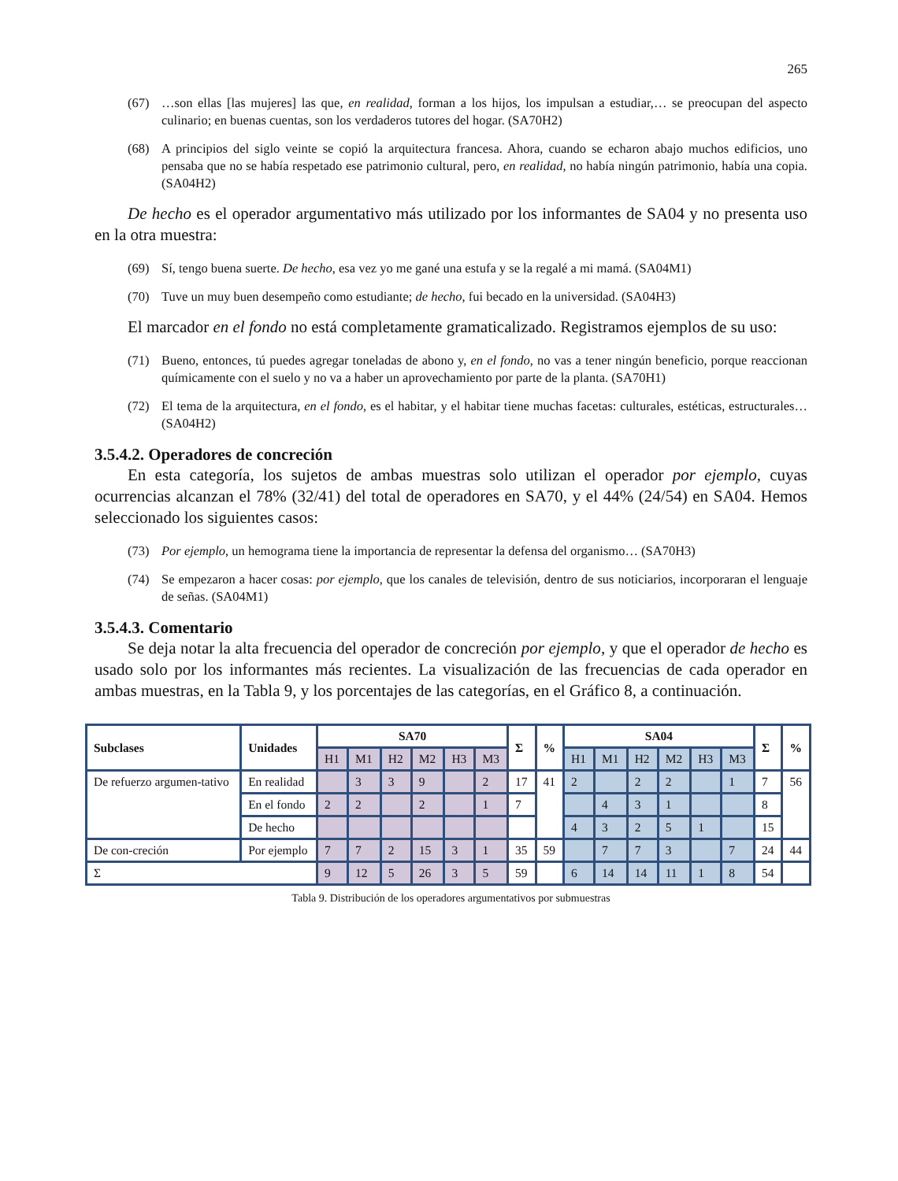265
(67) …son ellas [las mujeres] las que, en realidad, forman a los hijos, los impulsan a estudiar,… se preocupan del aspecto culinario; en buenas cuentas, son los verdaderos tutores del hogar. (SA70H2)
(68) A principios del siglo veinte se copió la arquitectura francesa. Ahora, cuando se echaron abajo muchos edificios, uno pensaba que no se había respetado ese patrimonio cultural, pero, en realidad, no había ningún patrimonio, había una copia. (SA04H2)
De hecho es el operador argumentativo más utilizado por los informantes de SA04 y no presenta uso en la otra muestra:
(69) Sí, tengo buena suerte. De hecho, esa vez yo me gané una estufa y se la regalé a mi mamá. (SA04M1)
(70) Tuve un muy buen desempeño como estudiante; de hecho, fui becado en la universidad. (SA04H3)
El marcador en el fondo no está completamente gramaticalizado. Registramos ejemplos de su uso:
(71) Bueno, entonces, tú puedes agregar toneladas de abono y, en el fondo, no vas a tener ningún beneficio, porque reaccionan químicamente con el suelo y no va a haber un aprovechamiento por parte de la planta. (SA70H1)
(72) El tema de la arquitectura, en el fondo, es el habitar, y el habitar tiene muchas facetas: culturales, estéticas, estructurales… (SA04H2)
3.5.4.2. Operadores de concreción
En esta categoría, los sujetos de ambas muestras solo utilizan el operador por ejemplo, cuyas ocurrencias alcanzan el 78% (32/41) del total de operadores en SA70, y el 44% (24/54) en SA04. Hemos seleccionado los siguientes casos:
(73) Por ejemplo, un hemograma tiene la importancia de representar la defensa del organismo… (SA70H3)
(74) Se empezaron a hacer cosas: por ejemplo, que los canales de televisión, dentro de sus noticiarios, incorporaran el lenguaje de señas. (SA04M1)
3.5.4.3. Comentario
Se deja notar la alta frecuencia del operador de concreción por ejemplo, y que el operador de hecho es usado solo por los informantes más recientes. La visualización de las frecuencias de cada operador en ambas muestras, en la Tabla 9, y los porcentajes de las categorías, en el Gráfico 8, a continuación.
| Subclases | Unidades | SA70 | | | | | | Σ | % | SA04 | | | | | | Σ | % |
| --- | --- | --- | --- | --- | --- | --- | --- | --- | --- | --- | --- | --- | --- | --- | --- | --- | --- |
| | | H1 | M1 | H2 | M2 | H3 | M3 | | | H1 | M1 | H2 | M2 | H3 | M3 | | |
| De refuerzo argumen-tativo | En realidad | | 3 | 3 | 9 | | 2 | 17 | 41 | 2 | | 2 | 2 | | 1 | 7 | 56 |
| | En el fondo | 2 | 2 | | 2 | | 1 | 7 | | | 4 | 3 | 1 | | | 8 | |
| | De hecho | | | | | | | | | 4 | 3 | 2 | 5 | 1 | | 15 | |
| De con-creción | Por ejemplo | 7 | 7 | 2 | 15 | 3 | 1 | 35 | 59 | | 7 | 7 | 3 | | 7 | 24 | 44 |
| Σ | | 9 | 12 | 5 | 26 | 3 | 5 | 59 | | 6 | 14 | 14 | 11 | 1 | 8 | 54 | |
Tabla 9. Distribución de los operadores argumentativos por submuestras